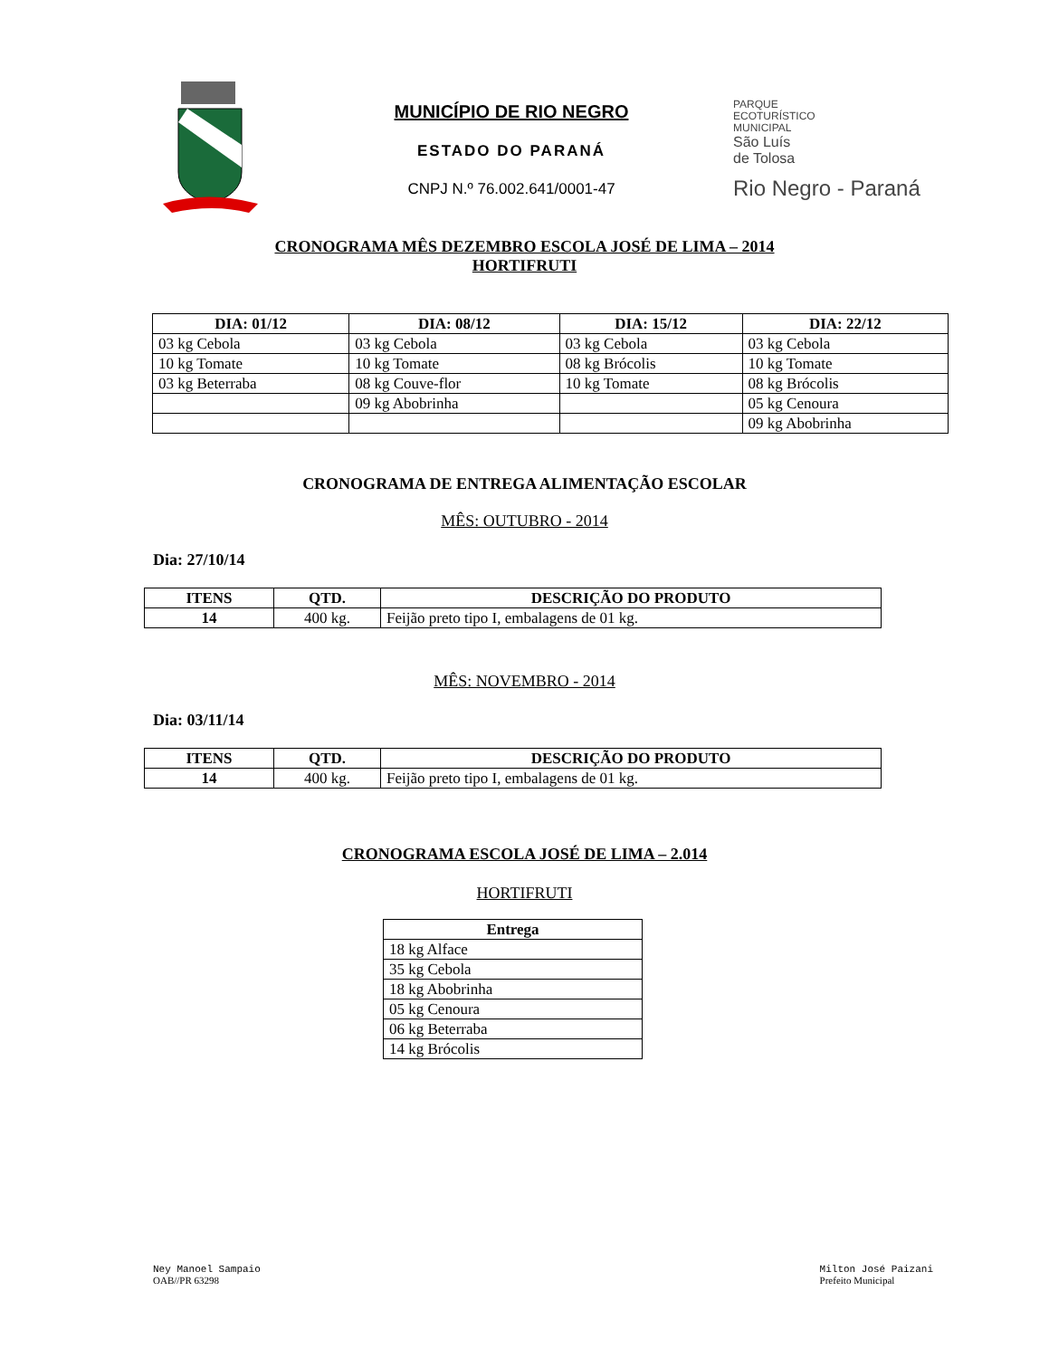MUNICÍPIO DE RIO NEGRO
ESTADO DO PARANÁ
CNPJ N.º 76.002.641/0001-47
PARQUE
ECOTURÍSTICO
MUNICIPAL
São Luís
de Tolosa
Rio Negro - Paraná
CRONOGRAMA MÊS DEZEMBRO ESCOLA JOSÉ DE LIMA – 2014
HORTIFRUTI
| DIA: 01/12 | DIA: 08/12 | DIA: 15/12 | DIA: 22/12 |
| --- | --- | --- | --- |
| 03 kg Cebola | 03 kg Cebola | 03 kg Cebola | 03 kg Cebola |
| 10 kg Tomate | 10 kg Tomate | 08 kg Brócolis | 10 kg Tomate |
| 03 kg Beterraba | 08 kg Couve-flor | 10 kg Tomate | 08 kg Brócolis |
| | 09 kg Abobrinha | | 05 kg Cenoura |
| | | | 09 kg Abobrinha |
CRONOGRAMA DE ENTREGA ALIMENTAÇÃO ESCOLAR
MÊS: OUTUBRO - 2014
Dia: 27/10/14
| ITENS | QTD. | DESCRIÇÃO DO PRODUTO |
| --- | --- | --- |
| 14 | 400 kg. | Feijão preto tipo I, embalagens de 01 kg. |
MÊS: NOVEMBRO - 2014
Dia: 03/11/14
| ITENS | QTD. | DESCRIÇÃO DO PRODUTO |
| --- | --- | --- |
| 14 | 400 kg. | Feijão preto tipo I, embalagens de 01 kg. |
CRONOGRAMA ESCOLA JOSÉ DE LIMA – 2.014
HORTIFRUTI
| Entrega |
| --- |
| 18 kg Alface |
| 35 kg Cebola |
| 18 kg Abobrinha |
| 05 kg Cenoura |
| 06 kg Beterraba |
| 14 kg Brócolis |
Ney Manoel Sampaio
OAB//PR 63298
Milton José Paizani
Prefeito Municipal